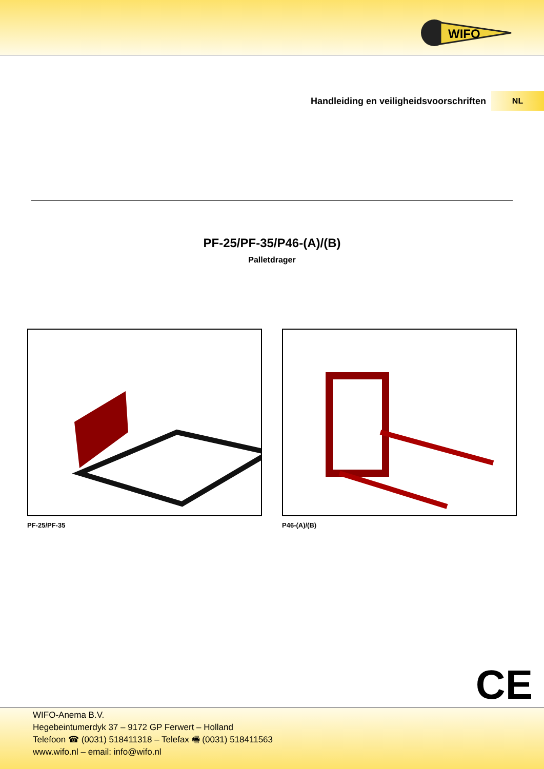WIFO
Handleiding en veiligheidsvoorschriften
NL
PF-25/PF-35/P46-(A)/(B)
Palletdrager
PF-25/PF-35 P46-(A)/(B)
CE
WIFO-Anema B.V.
Hegebeintumerdyk 37 – 9172 GP Ferwert – Holland
Telefoon ☎ (0031) 518411318 – Telefax 🖷 (0031) 518411563
www.wifo.nl – email: info@wifo.nl